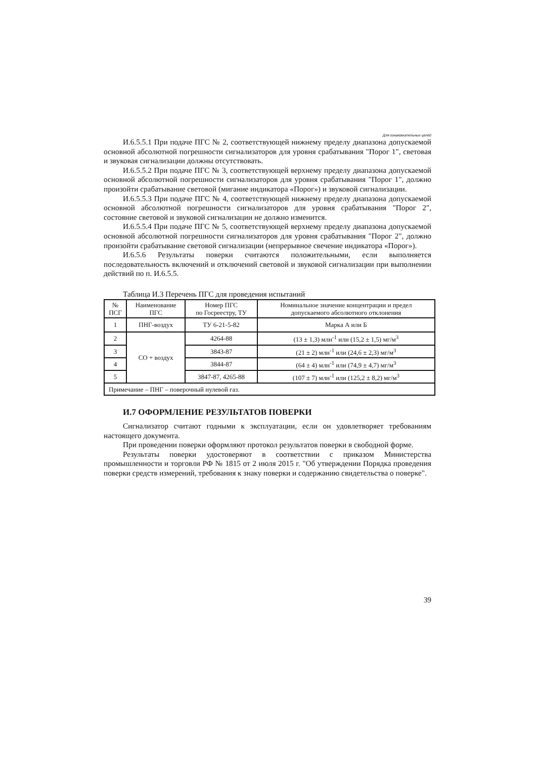Для ознакомительных целей
И.6.5.5.1 При подаче ПГС № 2, соответствующей нижнему пределу диапазона допускаемой основной абсолютной погрешности сигнализаторов для уровня срабатывания "Порог 1", световая и звуковая сигнализации должны отсутствовать.
И.6.5.5.2 При подаче ПГС № 3, соответствующей верхнему пределу диапазона допускаемой основной абсолютной погрешности сигнализаторов для уровня срабатывания "Порог 1", должно произойти срабатывание световой (мигание индикатора «Порог») и звуковой сигнализации.
И.6.5.5.3 При подаче ПГС № 4, соответствующей нижнему пределу диапазона допускаемой основной абсолютной погрешности сигнализаторов для уровня срабатывания "Порог 2", состояние световой и звуковой сигнализации не должно изменится.
И.6.5.5.4 При подаче ПГС № 5, соответствующей верхнему пределу диапазона допускаемой основной абсолютной погрешности сигнализаторов для уровня срабатывания "Порог 2", должно произойти срабатывание световой сигнализации (непрерывное свечение индикатора «Порог»).
И.6.5.6 Результаты поверки считаются положительными, если выполняется последовательность включений и отключений световой и звуковой сигнализации при выполнении действий по п. И.6.5.5.
Таблица И.3 Перечень ПГС для проведения испытаний
| № ПСГ | Наименование ПГС | Номер ПГС по Госреестру, ТУ | Номинальное значение концентрации и предел допускаемого абсолютного отклонения |
| --- | --- | --- | --- |
| 1 | ПНГ-воздух | ТУ 6-21-5-82 | Марка А или Б |
| 2 | СО + воздух | 4264-88 | (13 ± 1,3) млн<sup>-1</sup> или (15,2 ± 1,5) мг/м<sup>3</sup> |
| 3 | | 3843-87 | (21 ± 2) млн<sup>-1</sup> или (24,6 ± 2,3) мг/м<sup>3</sup> |
| 4 | | 3844-87 | (64 ± 4) млн<sup>-1</sup> или (74,9 ± 4,7) мг/м<sup>3</sup> |
| 5 | | 3847-87, 4265-88 | (107 ± 7) млн<sup>-1</sup> или (125,2 ± 8,2) мг/м<sup>3</sup> |
| Примечание – ПНГ – поверочный нулевой газ. | | | |
И.7 ОФОРМЛЕНИЕ РЕЗУЛЬТАТОВ ПОВЕРКИ
Сигнализатор считают годными к эксплуатации, если он удовлетворяет требованиям настоящего документа.
При проведении поверки оформляют протокол результатов поверки в свободной форме.
Результаты поверки удостоверяют в соответствии с приказом Министерства промышленности и торговли РФ № 1815 от 2 июля 2015 г. "Об утверждении Порядка проведения поверки средств измерений, требования к знаку поверки и содержанию свидетельства о поверке".
39